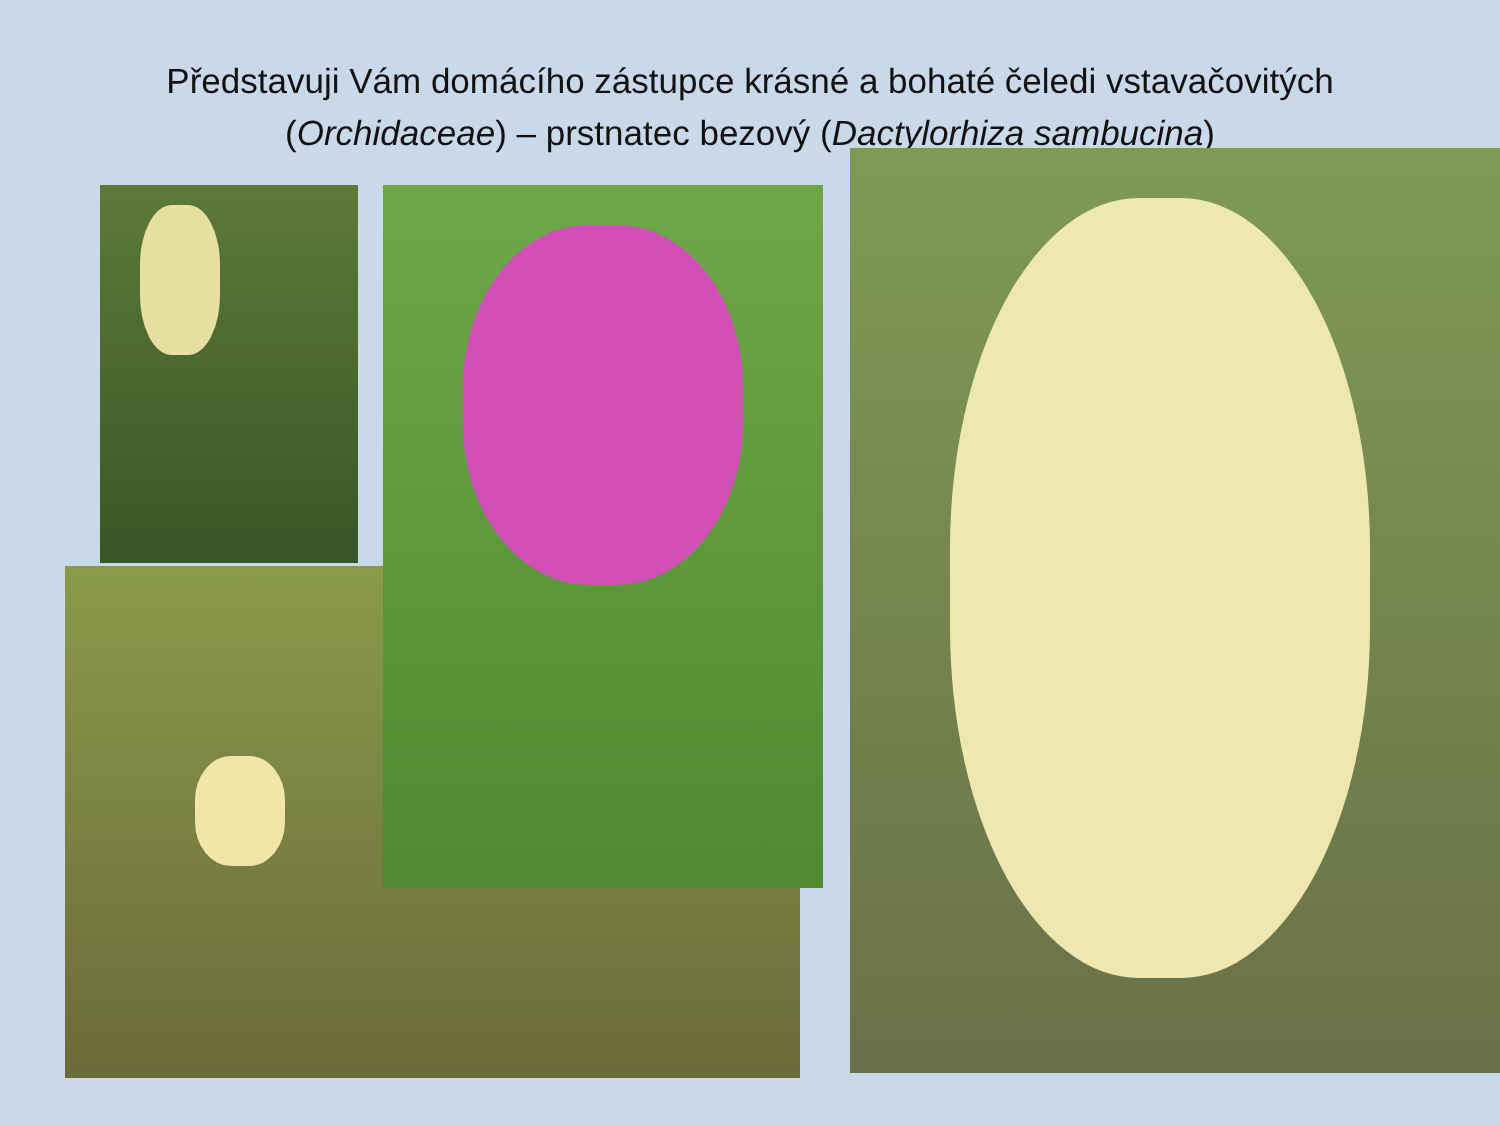Představuji Vám domácího zástupce krásné a bohaté čeledi vstavačovitých
(Orchidaceae) – prstnatec bezový (Dactylorhiza sambucina)